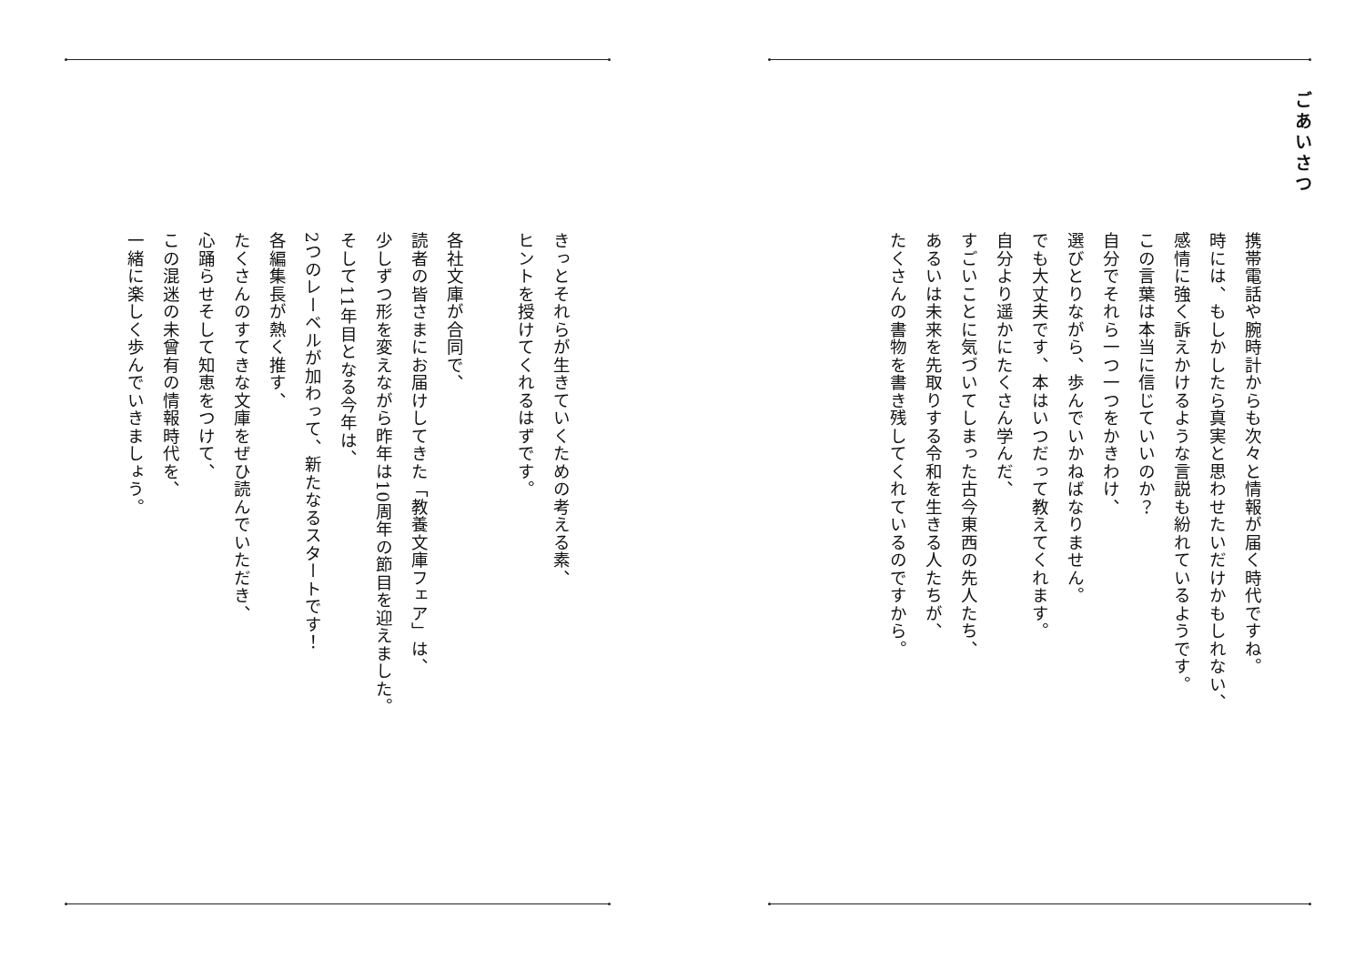ごあいさつ
携帯電話や腕時計からも次々と情報が届く時代ですね。
時には、もしかしたら真実と思わせたいだけかもしれない、
感情に強く訴えかけるような言説も紛れているようです。
この言葉は本当に信じていいのか？
自分でそれら一つ一つをかきわけ、
選びとりながら、歩んでいかねばなりません。
でも大丈夫です、本はいつだって教えてくれます。
自分より遥かにたくさん学んだ、
すごいことに気づいてしまった古今東西の先人たち、
あるいは未来を先取りする令和を生きる人たちが、
たくさんの書物を書き残してくれているのですから。
きっとそれらが生きていくための考える素、
ヒントを授けてくれるはずです。
　
各社文庫が合同で、
読者の皆さまにお届けしてきた「教養文庫フェア」は、
少しずつ形を変えながら昨年は10周年の節目を迎えました。
そして11年目となる今年は、
2つのレーベルが加わって、新たなるスタートです！
各編集長が熱く推す、
たくさんのすてきな文庫をぜひ読んでいただき、
心踊らせそして知恵をつけて、
この混迷の未曾有の情報時代を、
一緒に楽しく歩んでいきましょう。